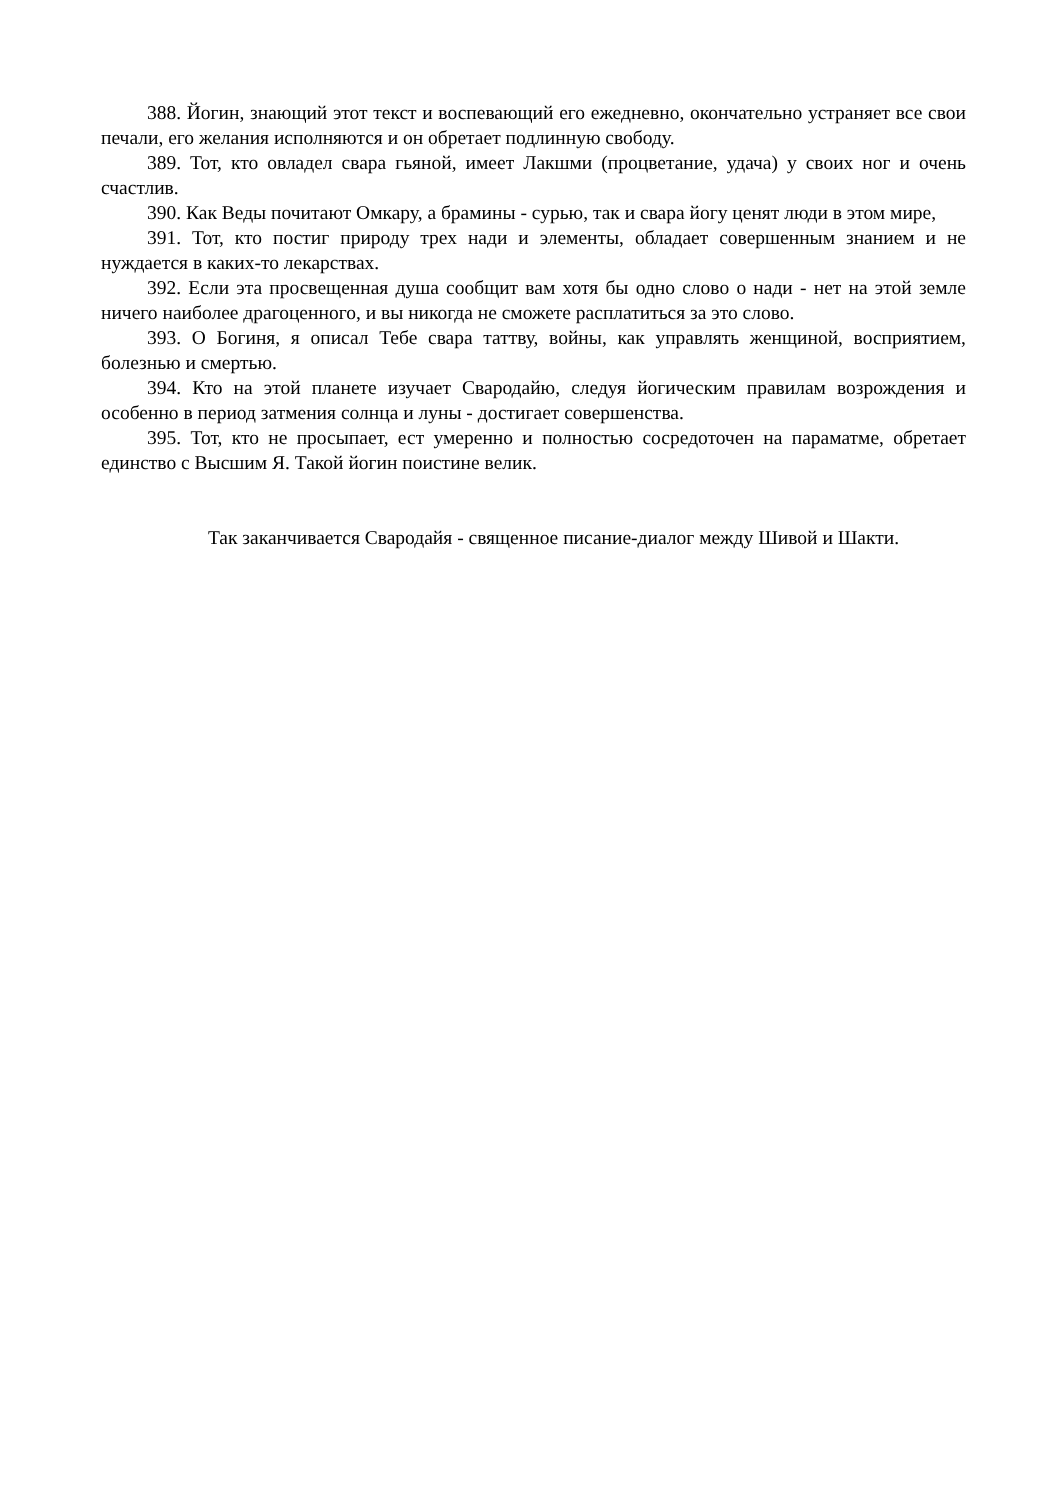388. Йогин, знающий этот текст и воспевающий его ежедневно, окончательно устраняет все свои печали, его желания исполняются и он обретает подлинную свободу.
389. Тот, кто овладел свара гьяной, имеет Лакшми (процветание, удача) у своих ног и очень счастлив.
390. Как Веды почитают Омкару, а брамины - сурью, так и свара йогу ценят люди в этом мире,
391. Тот, кто постиг природу трех нади и элементы, обладает совершенным знанием и не нуждается в каких-то лекарствах.
392. Если эта просвещенная душа сообщит вам хотя бы одно слово о нади - нет на этой земле ничего наиболее драгоценного, и вы никогда не сможете расплатиться за это слово.
393. О Богиня, я описал Тебе свара таттву, войны, как управлять женщиной, восприятием, болезнью и смертью.
394. Кто на этой планете изучает Свародайю, следуя йогическим правилам возрождения и особенно в период затмения солнца и луны - достигает совершенства.
395. Тот, кто не просыпает, ест умеренно и полностью сосредоточен на параматме, обретает единство с Высшим Я. Такой йогин поистине велик.
Так заканчивается Свародайя - священное писание-диалог между Шивой и Шакти.